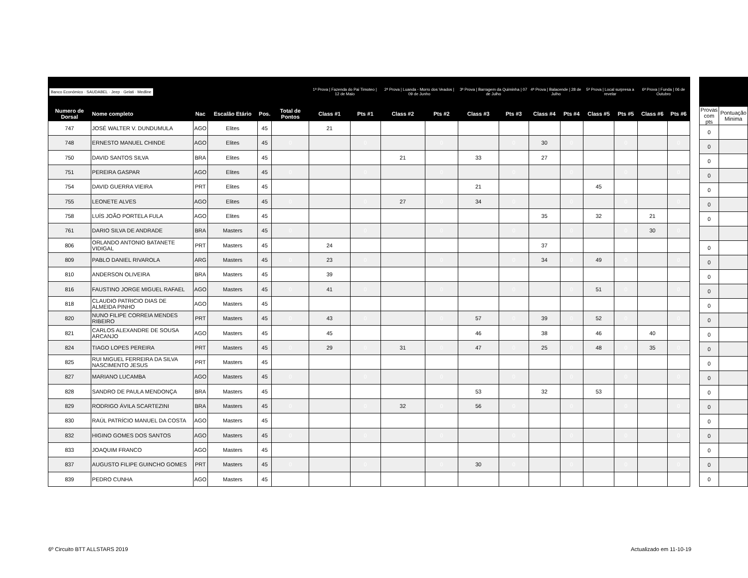| Banco Económico · SAUDABEL · Jeep · Gelati · Medline | | | | | | 1ª Prova / Fazenda do Pai Timoteo / 12 de Maio | | 2ª Prova / Luanda - Morro dos Veados / 09 de Junho | | 3ª Prova / Barragem da Quiminha / 07 de Julho | | 4ª Prova / Balacende / 28 de Julho | | 5ª Prova / Local surpresa a revelar | | 6ª Prova / Funda / 06 de Outubro | |
| --- | --- | --- | --- | --- | --- | --- | --- | --- | --- | --- | --- | --- | --- | --- | --- | --- | --- |
| Numero de Dorsal | Nome completo | Nac | Escalão Etário | Pos. | Total de Pontos | Class #1 | Pts #1 | Class #2 | Pts #2 | Class #3 | Pts #3 | Class #4 | Pts #4 | Class #5 | Pts #5 | Class #6 | Pts #6 |
| 747 | JOSÉ WALTER V. DUNDUMULA | AGO | Elites | 45 | | 21 | | | | | | | | | | | |
| 748 | ERNESTO MANUEL CHINDE | AGO | Elites | 45 | 0 | | 0 | | 0 | | 0 | 30 | 0 | | 0 | | 0 |
| 750 | DAVID SANTOS SILVA | BRA | Elites | 45 | | | | 21 | | 33 | | 27 | | | | | |
| 751 | PEREIRA GASPAR | AGO | Elites | 45 | 0 | | 0 | | 0 | | 0 | | 0 | | 0 | | 0 |
| 754 | DAVID GUERRA VIEIRA | PRT | Elites | 45 | | | | | | 21 | | | | 45 | | | |
| 755 | LEONETE ALVES | AGO | Elites | 45 | 0 | | 0 | 27 | 0 | 34 | 0 | | 0 | | 0 | | 0 |
| 758 | LUÍS JOÃO PORTELA FULA | AGO | Elites | 45 | | | | | | | | 35 | | 32 | | 21 | |
| 761 | DARIO SILVA DE ANDRADE | BRA | Masters | 45 | 0 | | 0 | | 0 | | 0 | | 0 | | 0 | 30 | 0 |
| 806 | ORLANDO ANTONIO BATANETE VIDIGAL | PRT | Masters | 45 | | 24 | | | | | | 37 | | | | | |
| 809 | PABLO DANIEL RIVAROLA | ARG | Masters | 45 | 0 | 23 | 0 | | 0 | | 0 | 34 | 0 | 49 | 0 | | 0 |
| 810 | ANDERSON OLIVEIRA | BRA | Masters | 45 | | 39 | | | | | | | | | | | |
| 816 | FAUSTINO JORGE MIGUEL RAFAEL | AGO | Masters | 45 | 0 | 41 | 0 | | 0 | | 0 | | 0 | 51 | 0 | | 0 |
| 818 | CLAUDIO PATRICIO DIAS DE ALMEIDA PINHO | AGO | Masters | 45 | | | | | | | | | | | | | |
| 820 | NUNO FILIPE CORREIA MENDES RIBEIRO | PRT | Masters | 45 | 0 | 43 | 0 | | 0 | 57 | 0 | 39 | 0 | 52 | 0 | | 0 |
| 821 | CARLOS ALEXANDRE DE SOUSA ARCANJO | AGO | Masters | 45 | | 45 | | | | 46 | | 38 | | 46 | | 40 | |
| 824 | TIAGO LOPES PEREIRA | PRT | Masters | 45 | 0 | 29 | 0 | 31 | 0 | 47 | 0 | 25 | 0 | 48 | 0 | 35 | 0 |
| 825 | RUI MIGUEL FERREIRA DA SILVA NASCIMENTO JESUS | PRT | Masters | 45 | | | | | | | | | | | | | |
| 827 | MARIANO LUCAMBA | AGO | Masters | 45 | 0 | | 0 | | 0 | | 0 | | 0 | | 0 | | 0 |
| 828 | SANDRO DE PAULA MENDONÇA | BRA | Masters | 45 | | | | | | 53 | | 32 | | 53 | | | |
| 829 | RODRIGO ÁVILA SCARTEZINI | BRA | Masters | 45 | 0 | | 0 | 32 | 0 | 56 | 0 | | 0 | | 0 | | 0 |
| 830 | RAÚL PATRÍCIO MANUEL DA COSTA | AGO | Masters | 45 | | | | | | | | | | | | | |
| 832 | HIGINO GOMES DOS SANTOS | AGO | Masters | 45 | 0 | | 0 | | 0 | | 0 | | 0 | | 0 | | 0 |
| 833 | JOAQUIM FRANCO | AGO | Masters | 45 | | | | | | | | | | | | | |
| 837 | AUGUSTO FILIPE GUINCHO GOMES | PRT | Masters | 45 | 0 | | 0 | | 0 | 30 | 0 | | 0 | | 0 | | 0 |
| 839 | PEDRO CUNHA | AGO | Masters | 45 | | | | | | | | | | | | | |
| Provas com pts | Pontuação Minima |
| --- | --- |
| 0 | |
| 0 | |
| 0 | |
| 0 | |
| 0 | |
| 0 | |
| 0 | |
| 0 | |
| 0 | |
| 0 | |
| 0 | |
| 0 | |
| 0 | |
| 0 | |
| 0 | |
| 0 | |
| 0 | |
| 0 | |
| 0 | |
| 0 | |
| 0 | |
| 0 | |
| 0 | |
| 0 | |
6º Circuito BTT ALLSTARS 2019 Actualizado em 11-10-19